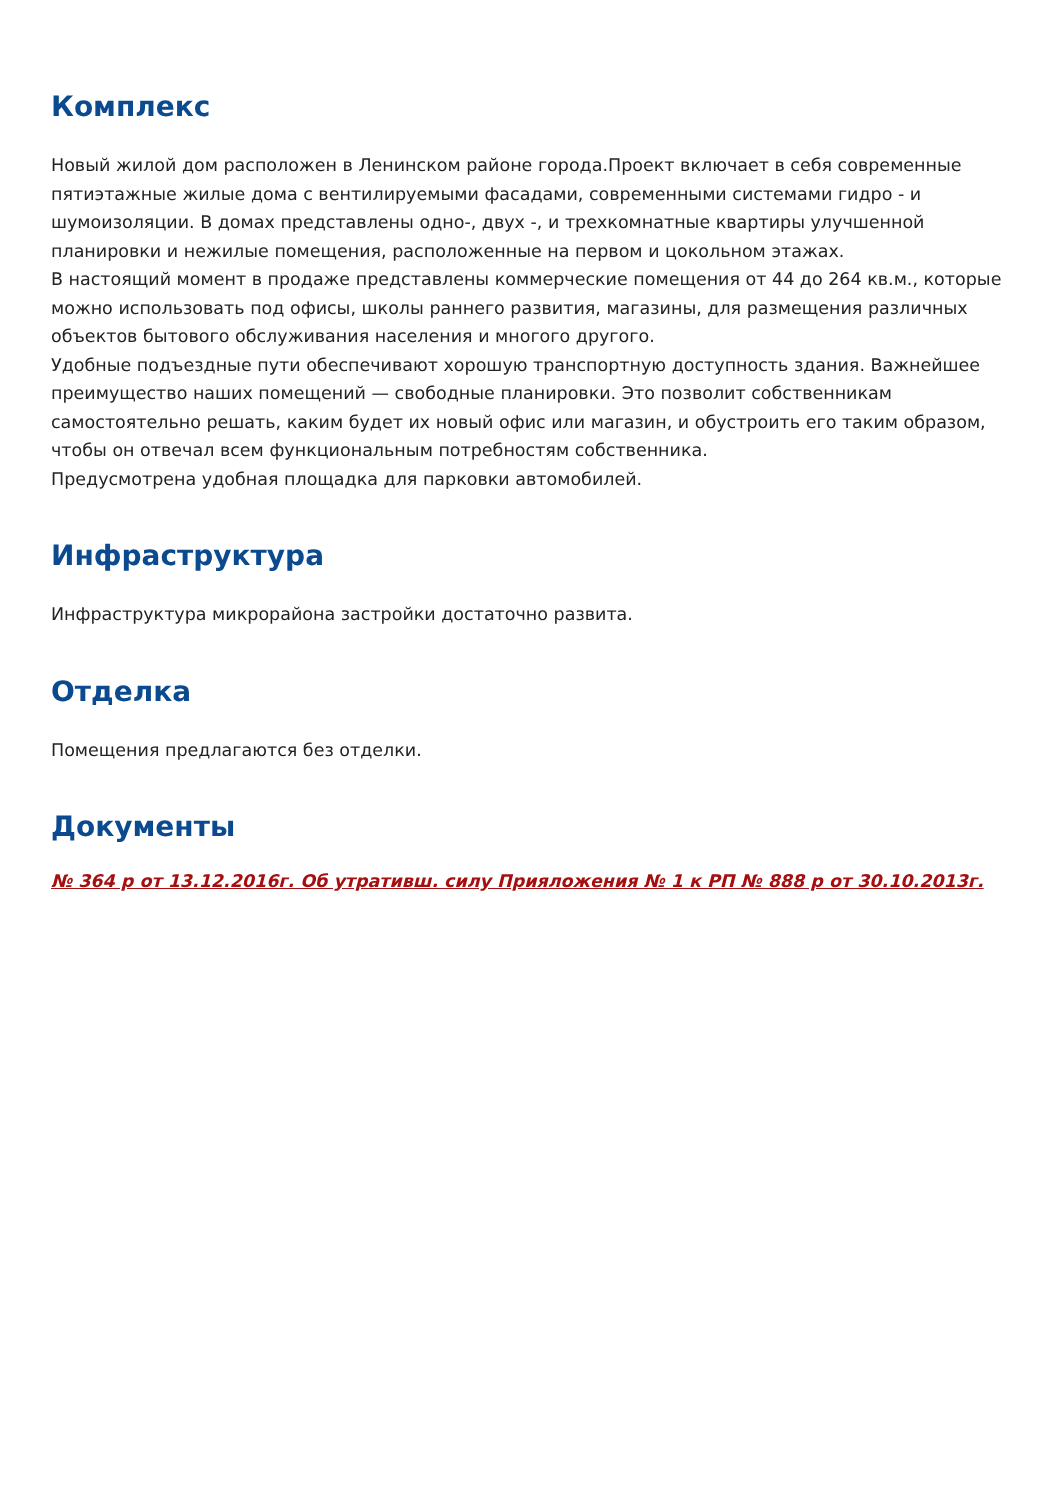Комплекс
Новый жилой дом расположен в Ленинском районе города.Проект включает в себя современные пятиэтажные жилые дома с вентилируемыми фасадами, современными системами гидро - и шумоизоляции. В домах представлены одно-, двух -, и трехкомнатные квартиры улучшенной планировки и нежилые помещения, расположенные на первом и цокольном этажах.
В настоящий момент в продаже представлены коммерческие помещения от 44 до 264 кв.м., которые можно использовать под офисы, школы раннего развития, магазины, для размещения различных объектов бытового обслуживания населения и многого другого.
Удобные подъездные пути обеспечивают хорошую транспортную доступность здания. Важнейшее преимущество наших помещений — свободные планировки. Это позволит собственникам самостоятельно решать, каким будет их новый офис или магазин, и обустроить его таким образом, чтобы он отвечал всем функциональным потребностям собственника.
Предусмотрена удобная площадка для парковки автомобилей.
Инфраструктура
Инфраструктура микрорайона застройки достаточно развита.
Отделка
Помещения предлагаются без отделки.
Документы
№ 364 р от 13.12.2016г. Об утративш. силу Прияложения № 1 к РП № 888 р от 30.10.2013г.